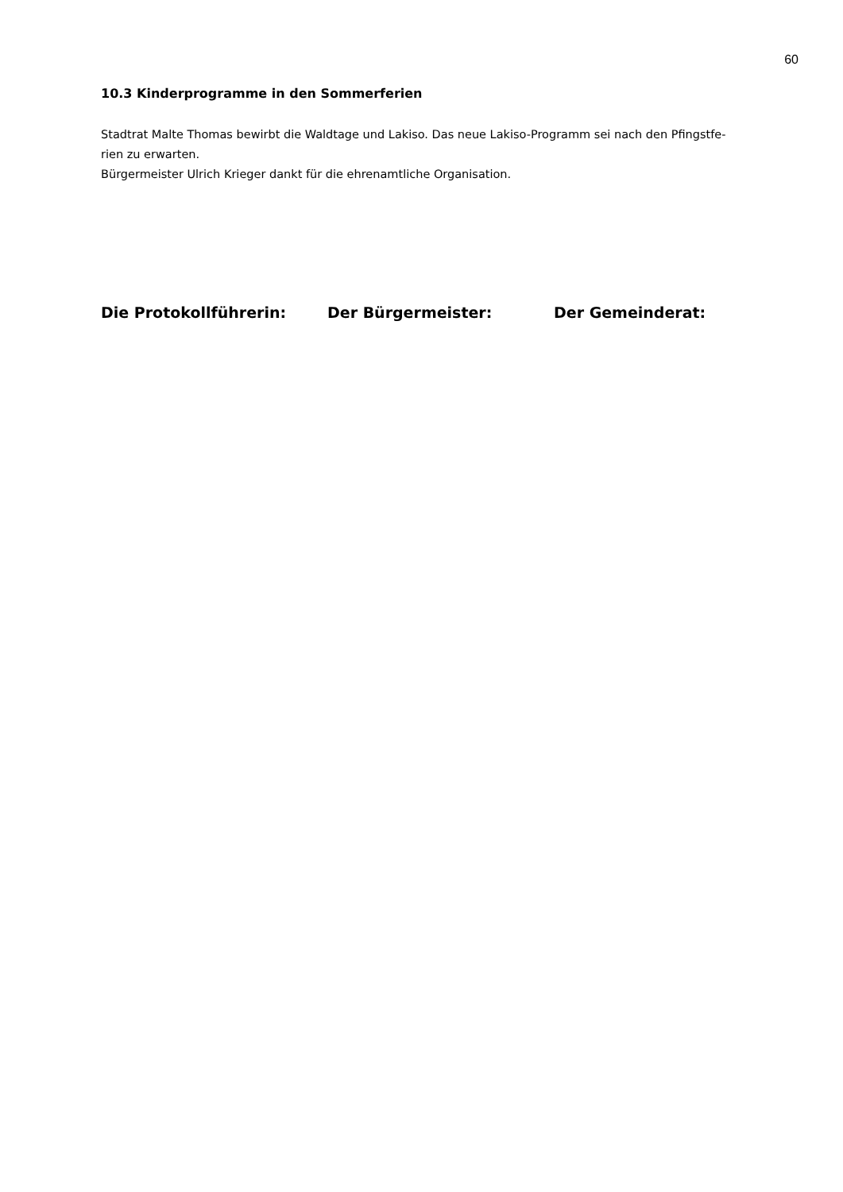60
10.3 Kinderprogramme in den Sommerferien
Stadtrat Malte Thomas bewirbt die Waldtage und Lakiso. Das neue Lakiso-Programm sei nach den Pfingstfe-
rien zu erwarten.
Bürgermeister Ulrich Krieger dankt für die ehrenamtliche Organisation.
Die Protokollführerin: Der Bürgermeister: Der Gemeinderat: